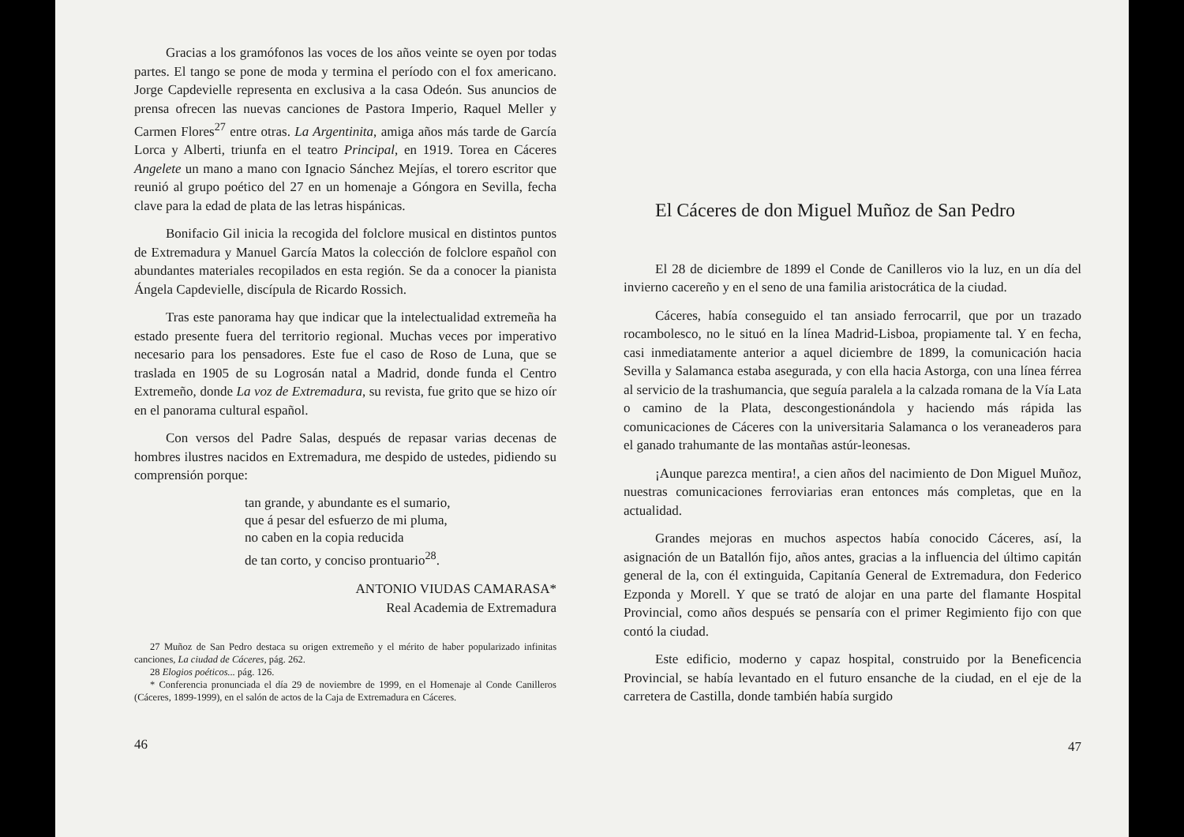Gracias a los gramófonos las voces de los años veinte se oyen por todas partes. El tango se pone de moda y termina el período con el fox americano. Jorge Capdevielle representa en exclusiva a la casa Odeón. Sus anuncios de prensa ofrecen las nuevas canciones de Pastora Imperio, Raquel Meller y Carmen Flores<sup>27</sup> entre otras. La Argentinita, amiga años más tarde de García Lorca y Alberti, triunfa en el teatro Principal, en 1919. Torea en Cáceres Angelete un mano a mano con Ignacio Sánchez Mejías, el torero escritor que reunió al grupo poético del 27 en un homenaje a Góngora en Sevilla, fecha clave para la edad de plata de las letras hispánicas.
Bonifacio Gil inicia la recogida del folclore musical en distintos puntos de Extremadura y Manuel García Matos la colección de folclore español con abundantes materiales recopilados en esta región. Se da a conocer la pianista Ángela Capdevielle, discípula de Ricardo Rossich.
Tras este panorama hay que indicar que la intelectualidad extremeña ha estado presente fuera del territorio regional. Muchas veces por imperativo necesario para los pensadores. Este fue el caso de Roso de Luna, que se traslada en 1905 de su Logrosán natal a Madrid, donde funda el Centro Extremeño, donde La voz de Extremadura, su revista, fue grito que se hizo oír en el panorama cultural español.
Con versos del Padre Salas, después de repasar varias decenas de hombres ilustres nacidos en Extremadura, me despido de ustedes, pidiendo su comprensión porque:
tan grande, y abundante es el sumario,
que á pesar del esfuerzo de mi pluma,
no caben en la copia reducida
de tan corto, y conciso prontuario<sup>28</sup>.
ANTONIO VIUDAS CAMARASA*
Real Academia de Extremadura
27 Muñoz de San Pedro destaca su origen extremeño y el mérito de haber popularizado infinitas canciones, La ciudad de Cáceres, pág. 262.
28 Elogios poéticos... pág. 126.
* Conferencia pronunciada el día 29 de noviembre de 1999, en el Homenaje al Conde Canilleros (Cáceres, 1899-1999), en el salón de actos de la Caja de Extremadura en Cáceres.
46
El Cáceres de don Miguel Muñoz de San Pedro
El 28 de diciembre de 1899 el Conde de Canilleros vio la luz, en un día del invierno cacereño y en el seno de una familia aristocrática de la ciudad.
Cáceres, había conseguido el tan ansiado ferrocarril, que por un trazado rocambolesco, no le situó en la línea Madrid-Lisboa, propiamente tal. Y en fecha, casi inmediatamente anterior a aquel diciembre de 1899, la comunicación hacia Sevilla y Salamanca estaba asegurada, y con ella hacia Astorga, con una línea férrea al servicio de la trashumancia, que seguía paralela a la calzada romana de la Vía Lata o camino de la Plata, descongestionándola y haciendo más rápida las comunicaciones de Cáceres con la universitaria Salamanca o los veraneaderos para el ganado trahumante de las montañas astúr-leonesas.
¡Aunque parezca mentira!, a cien años del nacimiento de Don Miguel Muñoz, nuestras comunicaciones ferroviarias eran entonces más completas, que en la actualidad.
Grandes mejoras en muchos aspectos había conocido Cáceres, así, la asignación de un Batallón fijo, años antes, gracias a la influencia del último capitán general de la, con él extinguida, Capitanía General de Extremadura, don Federico Ezponda y Morell. Y que se trató de alojar en una parte del flamante Hospital Provincial, como años después se pensaría con el primer Regimiento fijo con que contó la ciudad.
Este edificio, moderno y capaz hospital, construido por la Beneficencia Provincial, se había levantado en el futuro ensanche de la ciudad, en el eje de la carretera de Castilla, donde también había surgido
47